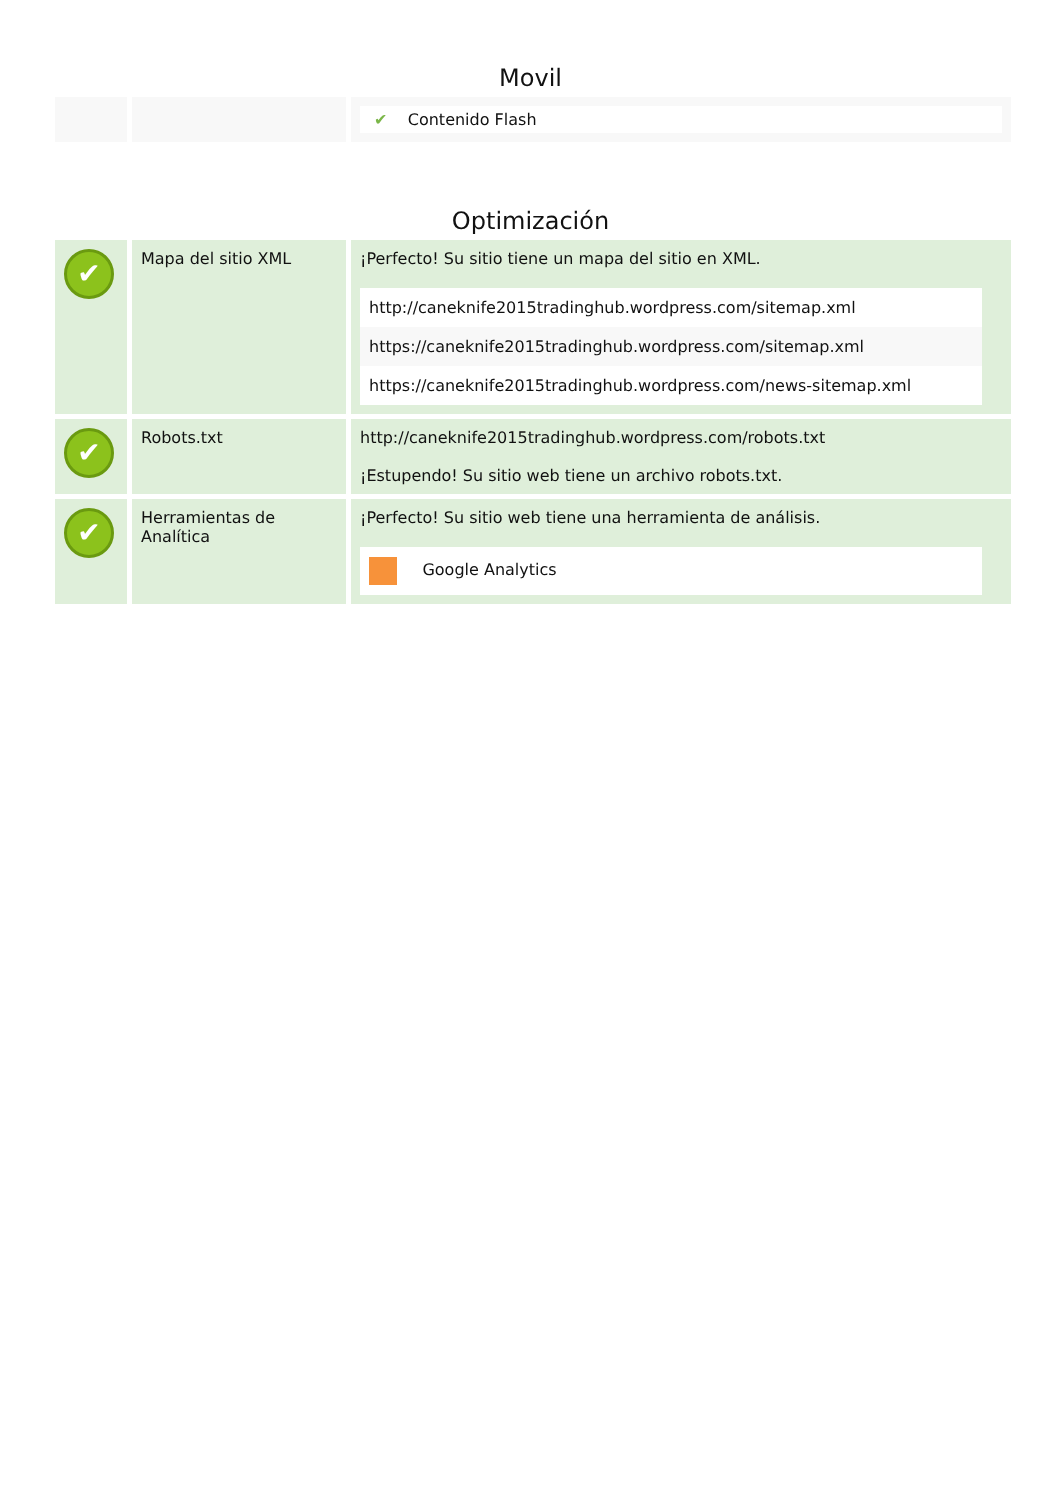Movil
| | | ✔ Contenido Flash |
Optimización
| ✔ | Mapa del sitio XML | ¡Perfecto! Su sitio tiene un mapa del sitio en XML. http://caneknife2015tradinghub.wordpress.com/sitemap.xml https://caneknife2015tradinghub.wordpress.com/sitemap.xml https://caneknife2015tradinghub.wordpress.com/news-sitemap.xml |
| ✔ | Robots.txt | http://caneknife2015tradinghub.wordpress.com/robots.txt ¡Estupendo! Su sitio web tiene un archivo robots.txt. |
| ✔ | Herramientas de Analítica | ¡Perfecto! Su sitio web tiene una herramienta de análisis. Google Analytics |